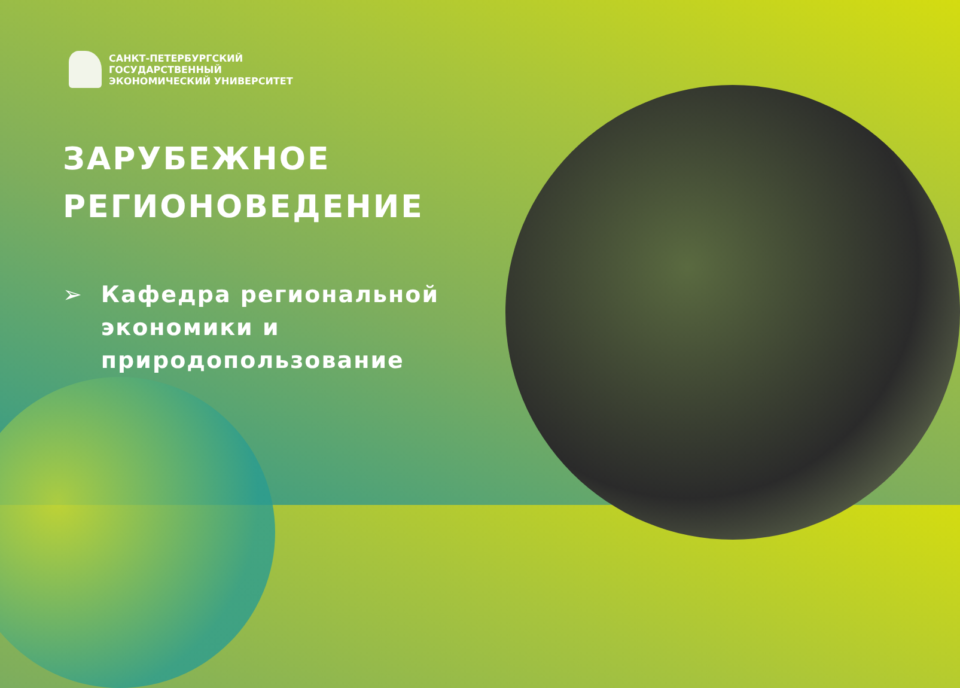САНКТ-ПЕТЕРБУРГСКИЙ
ГОСУДАРСТВЕННЫЙ
ЭКОНОМИЧЕСКИЙ УНИВЕРСИТЕТ
ЗАРУБЕЖНОЕ
РЕГИОНОВЕДЕНИЕ
➢ Кафедра региональной экономики и природопользование